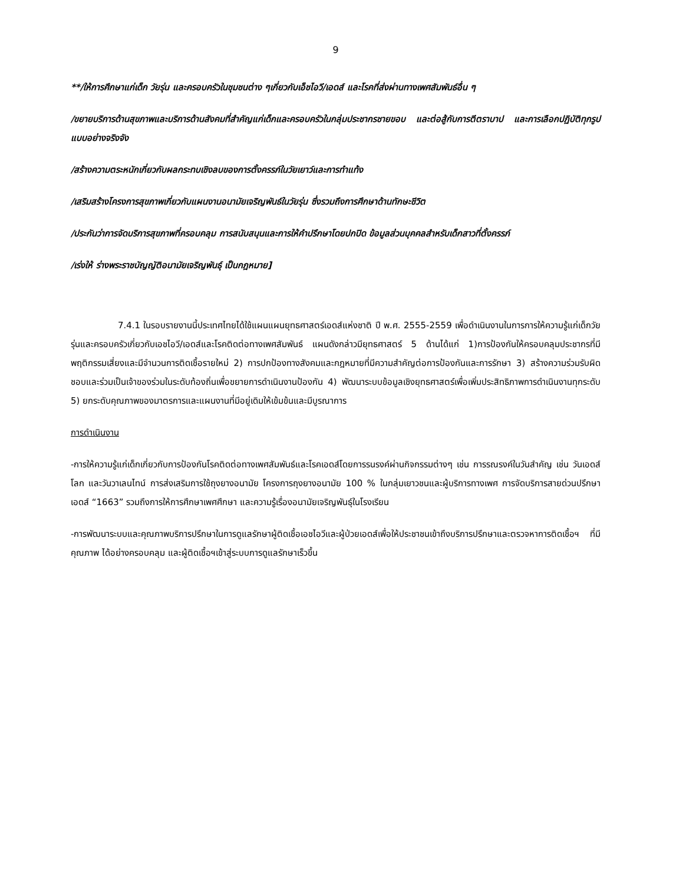9
**/ให้การศึกษาแก่เด็ก วัยรุ่น และครอบครัวในชุมชนต่าง ๆเกี่ยวกับเอ็ชไอวี/เอดส์ และโรคที่ส่งผ่านทางเพศสัมพันธ์อื่น ๆ
/ขยายบริการด้านสุขภาพและบริการด้านสังคมที่สำคัญแก่เด็กและครอบครัวในกลุ่มประชากรชายขอบ และต่อสู้กับการตีตราบาป และการเลือกปฏิบัติทุกรูปแบบอย่างจริงจัง
/สร้างความตระหนักเกี่ยวกับผลกระทบเชิงลบของการตั้งครรภ์ในวัยเยาว์และการทำแท้ง
/เสริมสร้างโครงการสุขภาพเกี่ยวกับแผนงานอนามัยเจริญพันธ์ในวัยรุ่น ซึ่งรวมถึงการศึกษาด้านทักษะชีวิต
/ประกันว่าการจัดบริการสุขภาพที่ครอบคลุม การสนับสนุนและการให้คำปรึกษาโดยปกปิด ข้อมูลส่วนบุคคลสำหรับเด็กสาวที่ตั้งครรภ์
/เร่งให้ ร่างพระราชบัญญัติอนามัยเจริญพันธุ์ เป็นกฎหมาย]
7.4.1 ในรอบรายงานนี้ประเทศไทยได้ใช้แผนแผนยุทธศาสตร์เอดส์แห่งชาติ ปี พ.ศ. 2555-2559 เพื่อดำเนินงานในการการให้ความรู้แก่เด็กวัยรุ่นและครอบครัวเกี่ยวกับเอชไอวี/เอดส์และโรคติดต่อทางเพศสัมพันธ์ แผนดังกล่าวมียุทธศาสตร์ 5 ด้านได้แก่ 1)การป้องกันให้ครอบคลุมประชากรที่มีพฤติกรรมเสี่ยงและมีจำนวนการติดเชื้อรายใหม่ 2) การปกป้องทางสังคมและกฎหมายที่มีความสำคัญต่อการป้องกันและการรักษา 3) สร้างความร่วมรับผิดชอบและร่วมเป็นเจ้าของร่วมในระดับท้องถิ่นเพื่อขยายการดำเนินงานป้องกัน 4) พัฒนาระบบข้อมูลเชิงยุทธศาสตร์เพื่อเพิ่มประสิทธิภาพการดำเนินงานทุกระดับ 5) ยกระดับคุณภาพของมาตรการและแผนงานที่มีอยู่เดิมให้เข้มข้นและมีบูรณาการ
การดำเนินงาน
-การให้ความรู้แก่เด็กเกี่ยวกับการป้องกันโรคติดต่อทางเพศสัมพันธ์และโรคเอดส์โดยการรนรงค์ผ่านกิจกรรมต่างๆ เช่น การรณรงค์ในวันสำคัญ เช่น วันเอดส์โลก และวันวาเลนไทน์ การส่งเสริมการใช้ถุงยางอนามัย โครงการถุงยางอนามัย 100 % ในกลุ่มเยาวชนและผู้บริการทางเพศ การจัดบริการสายด่วนปรึกษาเอดส์ “1663” รวมถึงการให้การศึกษาเพศศึกษา และความรู้เรื่องอนามัยเจริญพันธุ์ในโรงเรียน
-การพัฒนาระบบและคุณภาพบริการปรึกษาในการดูแลรักษาผู้ติดเชื้อเอชไอวีและผู้ป่วยเอดส์เพื่อให้ประชาชนเข้าถึงบริการปรึกษาและตรวจหาการติดเชื้อฯ ที่มีคุณภาพ ได้อย่างครอบคลุม และผู้ติดเชื้อฯเข้าสู่ระบบการดูแลรักษาเร็วขึ้น